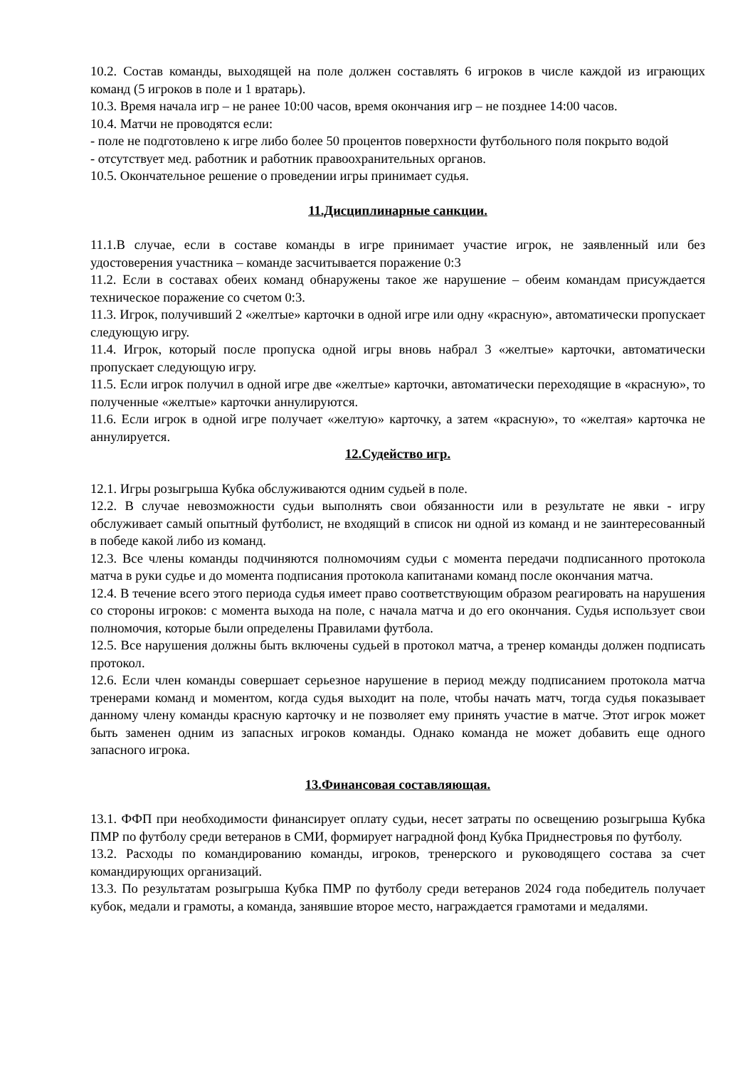10.2. Состав команды, выходящей на поле должен составлять 6 игроков в числе каждой из играющих команд (5 игроков в поле и 1 вратарь).
10.3. Время начала игр – не ранее 10:00 часов, время окончания игр – не позднее 14:00 часов.
10.4. Матчи не проводятся если:
- поле не подготовлено к игре либо более 50 процентов поверхности футбольного поля покрыто водой
- отсутствует мед. работник и работник правоохранительных органов.
10.5. Окончательное решение о проведении игры принимает судья.
11.Дисциплинарные санкции.
11.1.В случае, если в составе команды в игре принимает участие игрок, не заявленный или без удостоверения участника – команде засчитывается поражение 0:3
11.2. Если в составах обеих команд обнаружены такое же нарушение – обеим командам присуждается техническое поражение со счетом 0:3.
11.3. Игрок, получивший 2 «желтые» карточки в одной игре или одну «красную», автоматически пропускает следующую игру.
11.4. Игрок, который после пропуска одной игры вновь набрал 3 «желтые» карточки, автоматически пропускает следующую игру.
11.5. Если игрок получил в одной игре две «желтые» карточки, автоматически переходящие в «красную», то полученные «желтые» карточки аннулируются.
11.6. Если игрок в одной игре получает «желтую» карточку, а затем «красную», то «желтая» карточка не аннулируется.
12.Судейство игр.
12.1. Игры розыгрыша Кубка обслуживаются одним судьей в поле.
12.2. В случае невозможности судьи выполнять свои обязанности или в результате не явки - игру обслуживает самый опытный футболист, не входящий в список ни одной из команд и не заинтересованный в победе какой либо из команд.
12.3. Все члены команды подчиняются полномочиям судьи с момента передачи подписанного протокола матча в руки судье и до момента подписания протокола капитанами команд после окончания матча.
12.4. В течение всего этого периода судья имеет право соответствующим образом реагировать на нарушения со стороны игроков: с момента выхода на поле, с начала матча и до его окончания. Судья использует свои полномочия, которые были определены Правилами футбола.
12.5. Все нарушения должны быть включены судьей в протокол матча, а тренер команды должен подписать протокол.
12.6. Если член команды совершает серьезное нарушение в период между подписанием протокола матча тренерами команд и моментом, когда судья выходит на поле, чтобы начать матч, тогда судья показывает данному члену команды красную карточку и не позволяет ему принять участие в матче. Этот игрок может быть заменен одним из запасных игроков команды. Однако команда не может добавить еще одного запасного игрока.
13.Финансовая составляющая.
13.1. ФФП при необходимости финансирует оплату судьи, несет затраты по освещению розыгрыша Кубка ПМР по футболу среди ветеранов в СМИ, формирует наградной фонд Кубка Приднестровья по футболу.
13.2. Расходы по командированию команды, игроков, тренерского и руководящего состава за счет командирующих организаций.
13.3. По результатам розыгрыша Кубка ПМР по футболу среди ветеранов 2024 года победитель получает кубок, медали и грамоты, а команда, занявшие второе место, награждается грамотами и медалями.